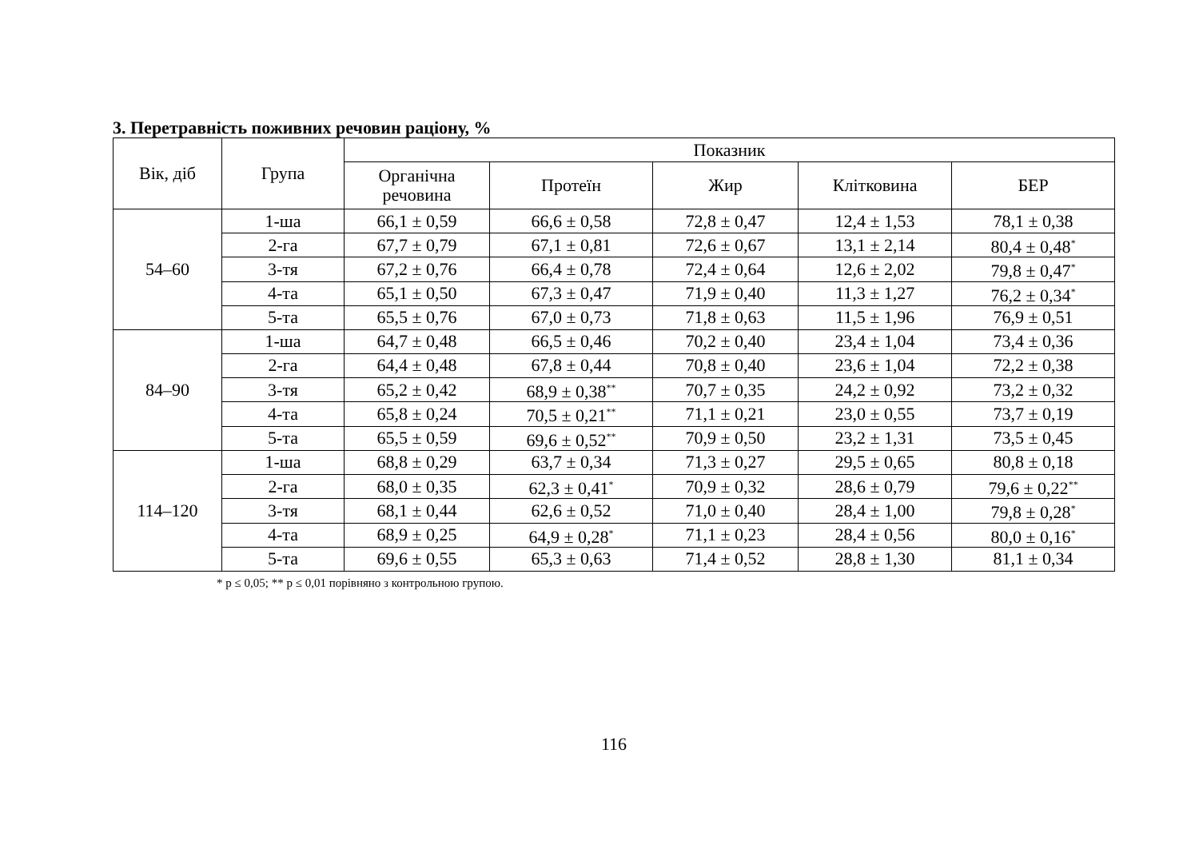3. Перетравність поживних речовин раціону, %
| Вік, діб | Група | Показник | | | | |
| --- | --- | --- | --- | --- | --- | --- |
| | | Органічна речовина | Протеїн | Жир | Клітковина | БЕР |
| 54–60 | 1-ша | 66,1 ± 0,59 | 66,6 ± 0,58 | 72,8 ± 0,47 | 12,4 ± 1,53 | 78,1 ± 0,38 |
| | 2-га | 67,7 ± 0,79 | 67,1 ± 0,81 | 72,6 ± 0,67 | 13,1 ± 2,14 | 80,4 ± 0,48<sup>*</sup> |
| | 3-тя | 67,2 ± 0,76 | 66,4 ± 0,78 | 72,4 ± 0,64 | 12,6 ± 2,02 | 79,8 ± 0,47<sup>*</sup> |
| | 4-та | 65,1 ± 0,50 | 67,3 ± 0,47 | 71,9 ± 0,40 | 11,3 ± 1,27 | 76,2 ± 0,34<sup>*</sup> |
| | 5-та | 65,5 ± 0,76 | 67,0 ± 0,73 | 71,8 ± 0,63 | 11,5 ± 1,96 | 76,9 ± 0,51 |
| 84–90 | 1-ша | 64,7 ± 0,48 | 66,5 ± 0,46 | 70,2 ± 0,40 | 23,4 ± 1,04 | 73,4 ± 0,36 |
| | 2-га | 64,4 ± 0,48 | 67,8 ± 0,44 | 70,8 ± 0,40 | 23,6 ± 1,04 | 72,2 ± 0,38 |
| | 3-тя | 65,2 ± 0,42 | 68,9 ± 0,38<sup>**</sup> | 70,7 ± 0,35 | 24,2 ± 0,92 | 73,2 ± 0,32 |
| | 4-та | 65,8 ± 0,24 | 70,5 ± 0,21<sup>**</sup> | 71,1 ± 0,21 | 23,0 ± 0,55 | 73,7 ± 0,19 |
| | 5-та | 65,5 ± 0,59 | 69,6 ± 0,52<sup>**</sup> | 70,9 ± 0,50 | 23,2 ± 1,31 | 73,5 ± 0,45 |
| 114–120 | 1-ша | 68,8 ± 0,29 | 63,7 ± 0,34 | 71,3 ± 0,27 | 29,5 ± 0,65 | 80,8 ± 0,18 |
| | 2-га | 68,0 ± 0,35 | 62,3 ± 0,41<sup>*</sup> | 70,9 ± 0,32 | 28,6 ± 0,79 | 79,6 ± 0,22<sup>**</sup> |
| | 3-тя | 68,1 ± 0,44 | 62,6 ± 0,52 | 71,0 ± 0,40 | 28,4 ± 1,00 | 79,8 ± 0,28<sup>*</sup> |
| | 4-та | 68,9 ± 0,25 | 64,9 ± 0,28<sup>*</sup> | 71,1 ± 0,23 | 28,4 ± 0,56 | 80,0 ± 0,16<sup>*</sup> |
| | 5-та | 69,6 ± 0,55 | 65,3 ± 0,63 | 71,4 ± 0,52 | 28,8 ± 1,30 | 81,1 ± 0,34 |
* р ≤ 0,05; ** р ≤ 0,01 порівняно з контрольною групою.
116